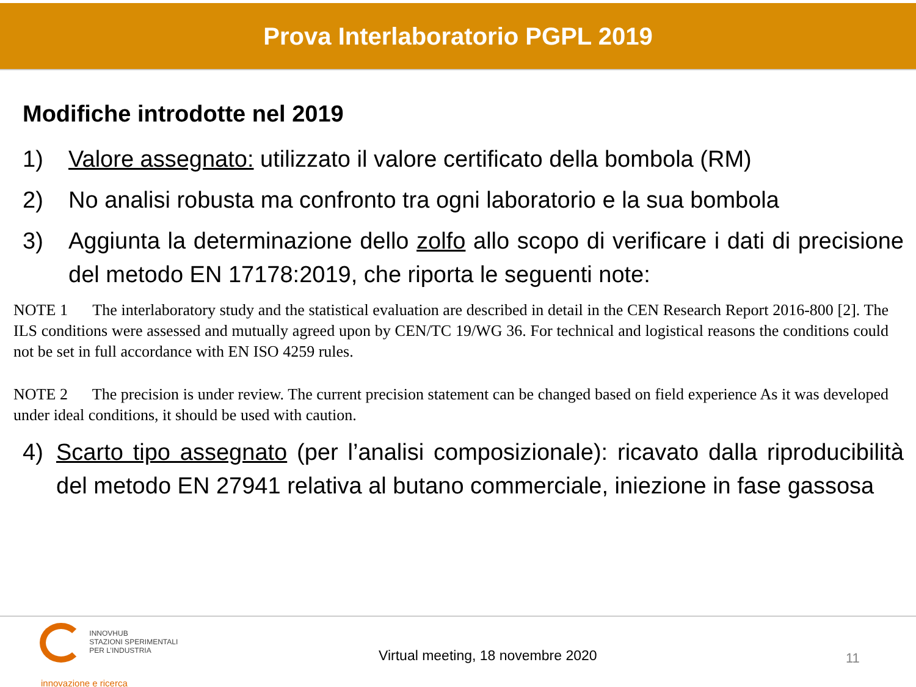Prova Interlaboratorio PGPL 2019
Modifiche introdotte nel 2019
1) Valore assegnato: utilizzato il valore certificato della bombola (RM)
2) No analisi robusta ma confronto tra ogni laboratorio e la sua bombola
3) Aggiunta la determinazione dello zolfo allo scopo di verificare i dati di precisione del metodo EN 17178:2019, che riporta le seguenti note:
NOTE 1 The interlaboratory study and the statistical evaluation are described in detail in the CEN Research Report 2016-800 [2]. The ILS conditions were assessed and mutually agreed upon by CEN/TC 19/WG 36. For technical and logistical reasons the conditions could not be set in full accordance with EN ISO 4259 rules.
NOTE 2 The precision is under review. The current precision statement can be changed based on field experience As it was developed under ideal conditions, it should be used with caution.
4) Scarto tipo assegnato (per l’analisi composizionale): ricavato dalla riproducibilità del metodo EN 27941 relativa al butano commerciale, iniezione in fase gassosa
INNOVHUB
STAZIONI SPERIMENTALI
PER L’INDUSTRIA
innovazione e ricerca
Virtual meeting, 18 novembre 2020
11